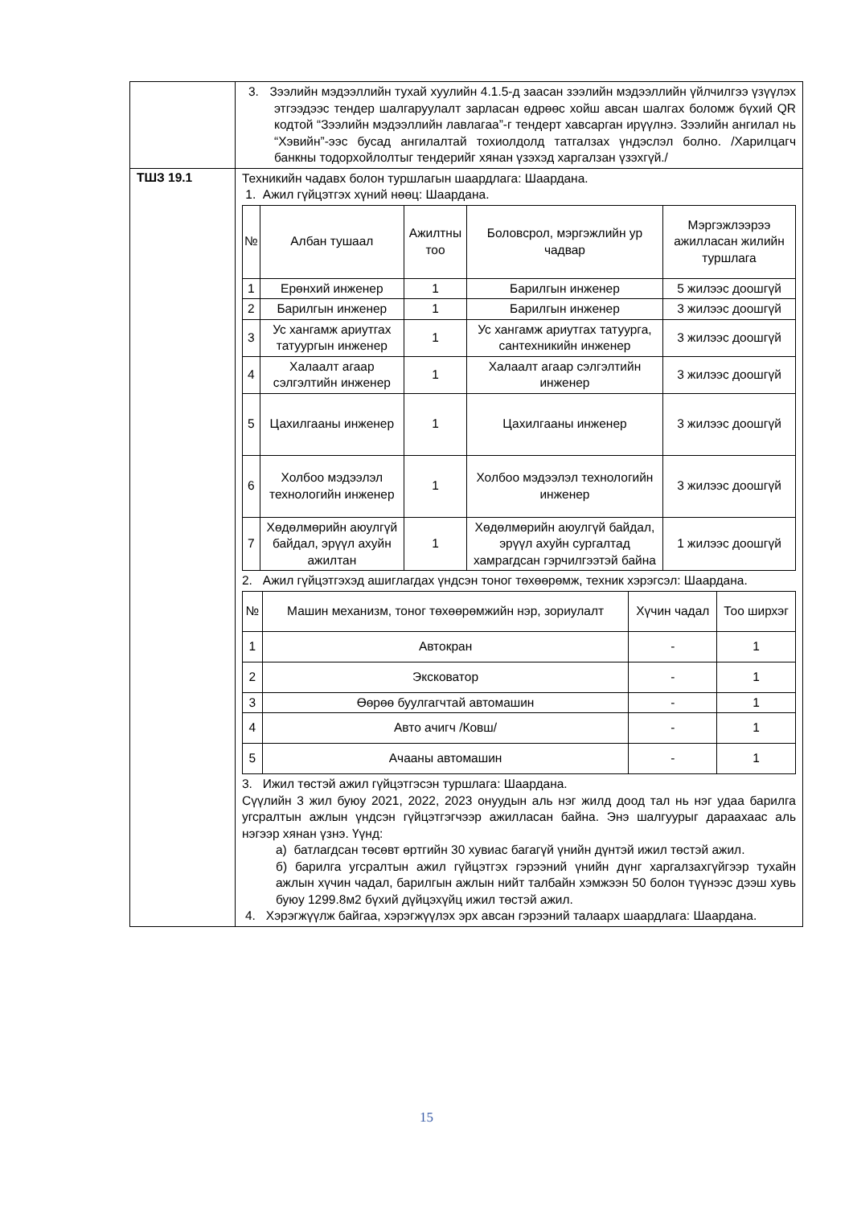| | 3. Зээлийн мэдээллийн тухай хуулийн 4.1.5-д заасан зээлийн мэдээллийн үйлчилгээ үзүүлэх этгээдээс тендер шалгаруулалт зарласан өдрөөс хойш авсан шалгах боломж бүхий QR кодтой “Зээлийн мэдээллийн лавлагаа”-г тендерт хавсарган ирүүлнэ. Зээлийн ангилал нь “Хэвийн”-ээс бусад ангилалтай тохиолдолд татгалзах үндэслэл болно. /Харилцагч банкны тодорхойлолтыг тендерийг хянан үзэхэд харгалзан үзэхгүй./ |
| ТШЗ 19.1 | Техникийн чадавх болон туршлагын шаардлага: Шаардана. 1. Ажил гүйцэтгэх хүний нөөц: Шаардана. / № / Албан тушаал / Ажилтны тоо / Боловсрол, мэргэжлийн ур чадвар / Мэргэжлээрээ ажилласан жилийн туршлага / / --- / --- / --- / --- / --- / / 1 / Ерөнхий инженер / 1 / Барилгын инженер / 5 жилээс доошгүй / / 2 / Барилгын инженер / 1 / Барилгын инженер / 3 жилээс доошгүй / / 3 / Ус хангамж ариутгах татуургын инженер / 1 / Ус хангамж ариутгах татуурга, сантехникийн инженер / 3 жилээс доошгүй / / 4 / Халаалт агаар сэлгэлтийн инженер / 1 / Халаалт агаар сэлгэлтийн инженер / 3 жилээс доошгүй / / 5 / Цахилгааны инженер / 1 / Цахилгааны инженер / 3 жилээс доошгүй / / 6 / Холбоо мэдээлэл технологийн инженер / 1 / Холбоо мэдээлэл технологийн инженер / 3 жилээс доошгүй / / 7 / Хөдөлмөрийн аюулгүй байдал, эрүүл ахуйн ажилтан / 1 / Хөдөлмөрийн аюулгүй байдал, эрүүл ахуйн сургалтад хамрагдсан гэрчилгээтэй байна / 1 жилээс доошгүй / 2. Ажил гүйцэтгэхэд ашиглагдах үндсэн тоног төхөөрөмж, техник хэрэгсэл: Шаардана. / № / Машин механизм, тоног төхөөрөмжийн нэр, зориулалт / Хүчин чадал / Тоо ширхэг / / --- / --- / --- / --- / / 1 / Автокран / - / 1 / / 2 / Эксковатор / - / 1 / / 3 / Өөрөө буулгагчтай автомашин / - / 1 / / 4 / Авто ачигч /Ковш/ / - / 1 / / 5 / Ачааны автомашин / - / 1 / 3. Ижил төстэй ажил гүйцэтгэсэн туршлага: Шаардана. Сүүлийн 3 жил буюу 2021, 2022, 2023 онуудын аль нэг жилд доод тал нь нэг удаа барилга угсралтын ажлын үндсэн гүйцэтгэгчээр ажилласан байна. Энэ шалгуурыг дараахаас аль нэгээр хянан үзнэ. Үүнд: а) батлагдсан төсөвт өртгийн 30 хувиас багагүй үнийн дүнтэй ижил төстэй ажил. б) барилга угсралтын ажил гүйцэтгэх гэрээний үнийн дүнг харгалзахгүйгээр тухайн ажлын хүчин чадал, барилгын ажлын нийт талбайн хэмжээн 50 болон түүнээс дээш хувь буюу 1299.8м2 бүхий дүйцэхүйц ижил төстэй ажил. 4. Хэрэгжүүлж байгаа, хэрэгжүүлэх эрх авсан гэрээний талаарх шаардлага: Шаардана. |
15